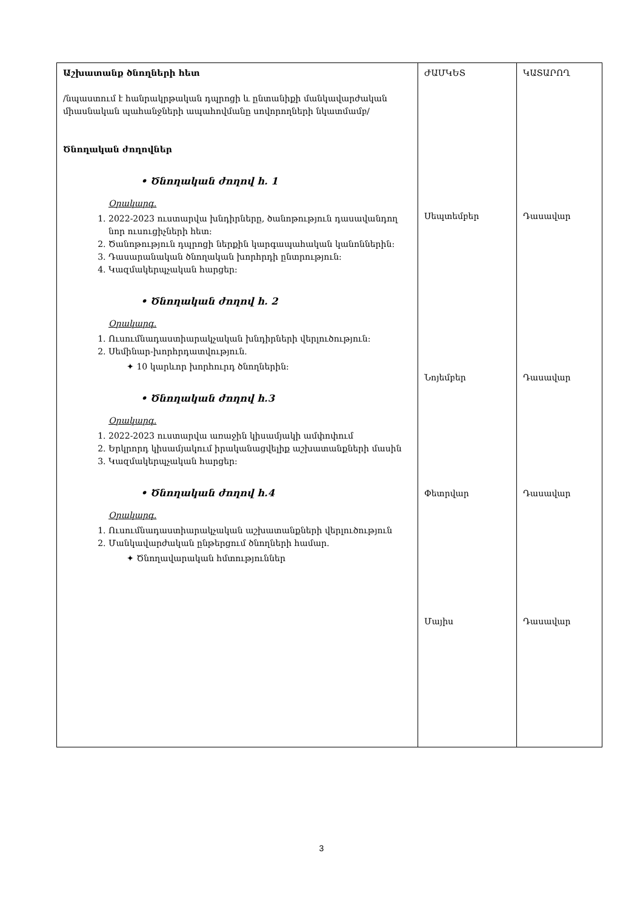| Աշխատանք ծնողների հետ /նպաստում է հանրակրթական դպրոցի և ընտանիքի մանկավարժական միասնական պահանջների ապահովմանը սովորողների նկատմամբ/ Ծնողական ժողովներ • Ծնողական ժողով հ. 1 Օրակարգ. 1. 2022-2023 ուստարվա խնդիրները, ծանոթություն դասավանդող նոր ուսուցիչների հետ: 2. Ծանոթություն դպրոցի ներքին կարգապահական կանոններին: 3. Դասարանական ծնողական խորհրդի ընտրություն: 4. Կազմակերպչական հարցեր: • Ծնողական ժողով հ. 2 Օրակարգ. 1. Ուսումնադաստիարակչական խնդիրների վերլուծություն: 2. Սեմինար-խորհրդատվություն. ✦ 10 կարևոր խորհուրդ ծնողներին: • Ծնողական ժողով հ.3 Օրակարգ. 1. 2022-2023 ուստարվա առաջին կիսամյակի ամփոփում 2. Երկրորդ կիսամյակում իրականացվելիք աշխատանքների մասին 3. Կազմակերպչական հարցեր: • Ծնողական ժողով հ.4 Օրակարգ. 1. Ուսումնադաստիարակչական աշխատանքների վերլուծություն 2. Մանկավարժական ընթերցում ծնողների համար. ✦ Ծնողավարական հմտություններ | ԺԱՄԿԵՏ Սեպտեմբեր Նոյեմբեր Փետրվար Մայիս | ԿԱՏԱՐՈՂ Դասավար Դասավար Դասավար Դասավար |
3